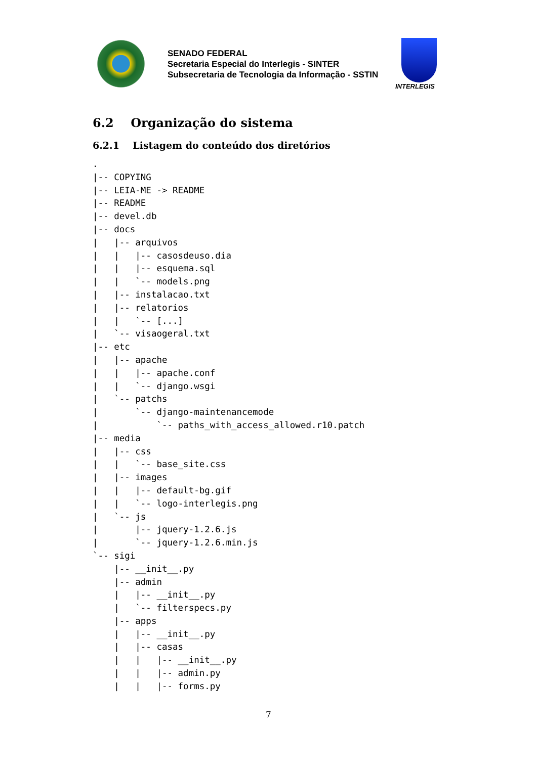SENADO FEDERAL
Secretaria Especial do Interlegis - SINTER
Subsecretaria de Tecnologia da Informação - SSTIN
INTERLEGIS
6.2 Organização do sistema
6.2.1 Listagem do conteúdo dos diretórios
.
|-- COPYING
|-- LEIA-ME -> README
|-- README
|-- devel.db
|-- docs
|   |-- arquivos
|   |   |-- casosdeuso.dia
|   |   |-- esquema.sql
|   |   `-- models.png
|   |-- instalacao.txt
|   |-- relatorios
|   |   `-- [...]
|   `-- visaogeral.txt
|-- etc
|   |-- apache
|   |   |-- apache.conf
|   |   `-- django.wsgi
|   `-- patchs
|       `-- django-maintenancemode
|           `-- paths_with_access_allowed.r10.patch
|-- media
|   |-- css
|   |   `-- base_site.css
|   |-- images
|   |   |-- default-bg.gif
|   |   `-- logo-interlegis.png
|   `-- js
|       |-- jquery-1.2.6.js
|       `-- jquery-1.2.6.min.js
`-- sigi
    |-- __init__.py
    |-- admin
    |   |-- __init__.py
    |   `-- filterspecs.py
    |-- apps
    |   |-- __init__.py
    |   |-- casas
    |   |   |-- __init__.py
    |   |   |-- admin.py
    |   |   |-- forms.py
7